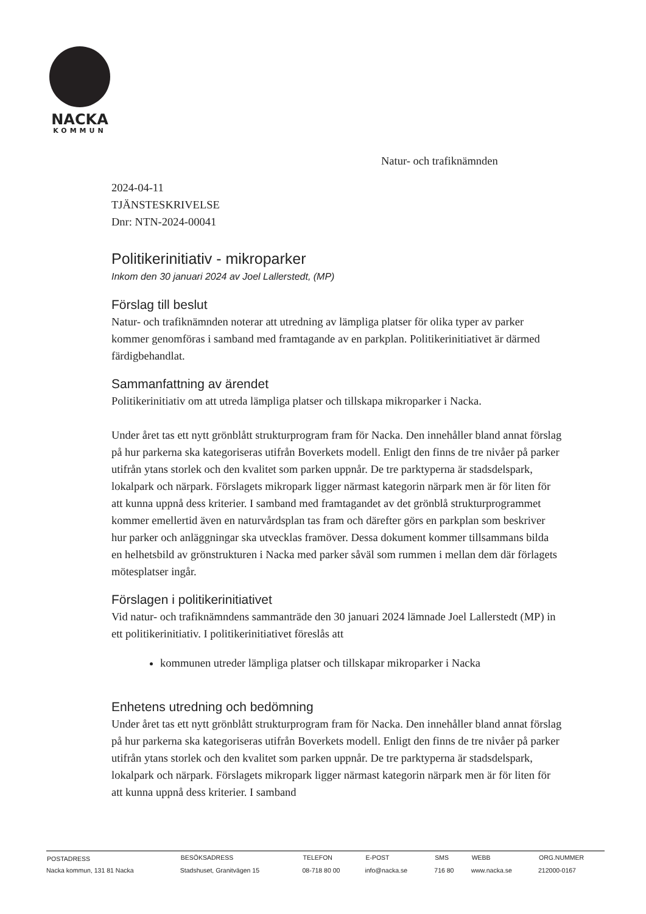NACKA
KOMMUN
Natur- och trafiknämnden
2024-04-11
TJÄNSTESKRIVELSE
Dnr: NTN-2024-00041
Politikerinitiativ - mikroparker
Inkom den 30 januari 2024 av Joel Lallerstedt, (MP)
Förslag till beslut
Natur- och trafiknämnden noterar att utredning av lämpliga platser för olika typer av parker kommer genomföras i samband med framtagande av en parkplan. Politikerinitiativet är därmed färdigbehandlat.
Sammanfattning av ärendet
Politikerinitiativ om att utreda lämpliga platser och tillskapa mikroparker i Nacka.
Under året tas ett nytt grönblått strukturprogram fram för Nacka. Den innehåller bland annat förslag på hur parkerna ska kategoriseras utifrån Boverkets modell. Enligt den finns de tre nivåer på parker utifrån ytans storlek och den kvalitet som parken uppnår. De tre parktyperna är stadsdelspark, lokalpark och närpark. Förslagets mikropark ligger närmast kategorin närpark men är för liten för att kunna uppnå dess kriterier. I samband med framtagandet av det grönblå strukturprogrammet kommer emellertid även en naturvårdsplan tas fram och därefter görs en parkplan som beskriver hur parker och anläggningar ska utvecklas framöver. Dessa dokument kommer tillsammans bilda en helhetsbild av grönstrukturen i Nacka med parker såväl som rummen i mellan dem där förlagets mötesplatser ingår.
Förslagen i politikerinitiativet
Vid natur- och trafiknämndens sammanträde den 30 januari 2024 lämnade Joel Lallerstedt (MP) in ett politikerinitiativ. I politikerinitiativet föreslås att
kommunen utreder lämpliga platser och tillskapar mikroparker i Nacka
Enhetens utredning och bedömning
Under året tas ett nytt grönblått strukturprogram fram för Nacka. Den innehåller bland annat förslag på hur parkerna ska kategoriseras utifrån Boverkets modell. Enligt den finns de tre nivåer på parker utifrån ytans storlek och den kvalitet som parken uppnår. De tre parktyperna är stadsdelspark, lokalpark och närpark. Förslagets mikropark ligger närmast kategorin närpark men är för liten för att kunna uppnå dess kriterier. I samband
| POSTADRESS | BESÖKSADRESS | TELEFON | E-POST | SMS | WEBB | ORG.NUMMER |
| --- | --- | --- | --- | --- | --- | --- |
| Nacka kommun, 131 81 Nacka | Stadshuset, Granitvägen 15 | 08-718 80 00 | info@nacka.se | 716 80 | www.nacka.se | 212000-0167 |